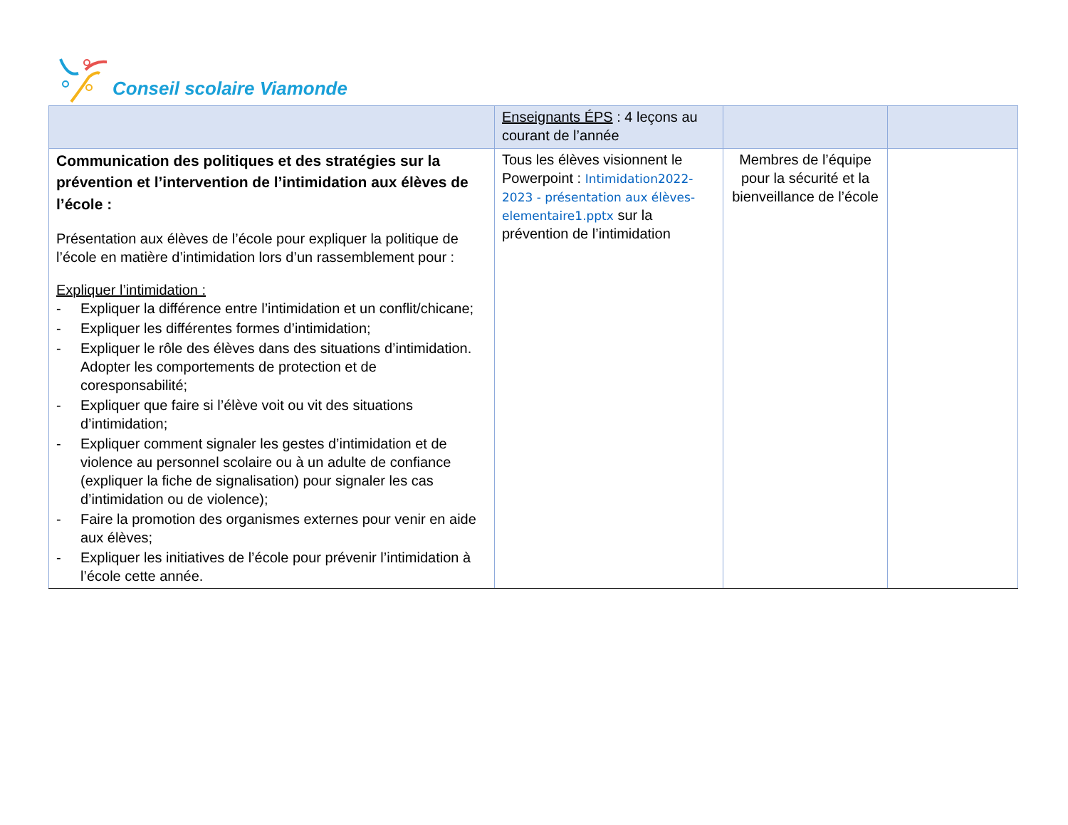Conseil scolaire Viamonde
| | Enseignants ÉPS : 4 leçons au courant de l’année | | |
| Communication des politiques et des stratégies sur la prévention et l’intervention de l’intimidation aux élèves de l’école : Présentation aux élèves de l’école pour expliquer la politique de l’école en matière d’intimidation lors d’un rassemblement pour : Expliquer l’intimidation : - Expliquer la différence entre l’intimidation et un conflit/chicane; - Expliquer les différentes formes d’intimidation; - Expliquer le rôle des élèves dans des situations d’intimidation. Adopter les comportements de protection et de coresponsabilité; - Expliquer que faire si l’élève voit ou vit des situations d’intimidation; - Expliquer comment signaler les gestes d’intimidation et de violence au personnel scolaire ou à un adulte de confiance (expliquer la fiche de signalisation) pour signaler les cas d’intimidation ou de violence); - Faire la promotion des organismes externes pour venir en aide aux élèves; - Expliquer les initiatives de l’école pour prévenir l’intimidation à l’école cette année. | Tous les élèves visionnent le Powerpoint : Intimidation2022-2023 - présentation aux élèves-elementaire1.pptx sur la prévention de l’intimidation | Membres de l’équipe pour la sécurité et la bienveillance de l’école | |